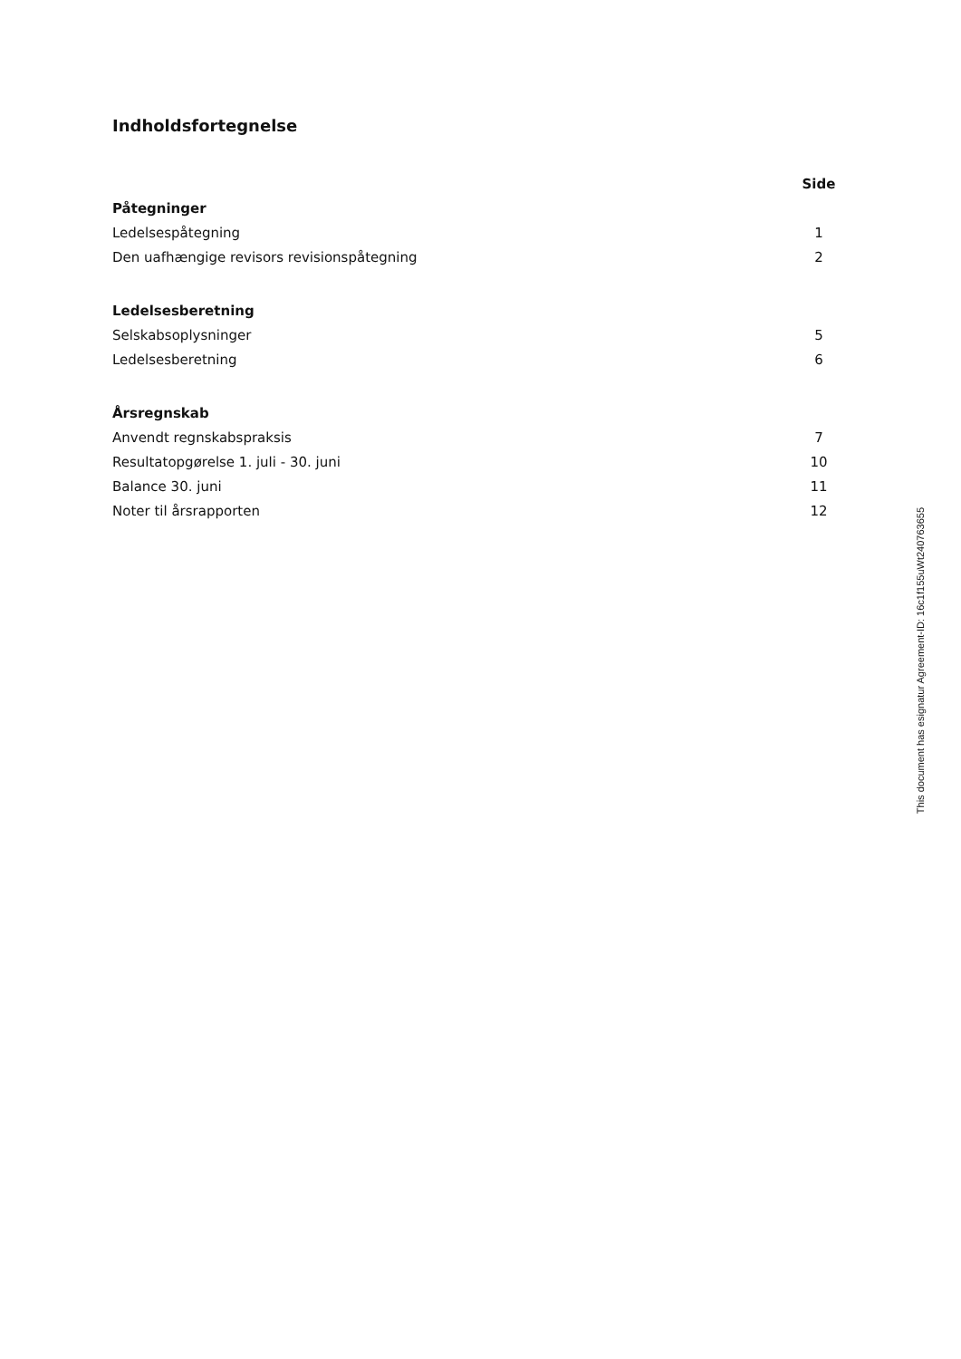Indholdsfortegnelse
| | Side |
| --- | --- |
| Påtegninger | |
| Ledelsespåtegning | 1 |
| Den uafhængige revisors revisionspåtegning | 2 |
| Ledelsesberetning | |
| Selskabsoplysninger | 5 |
| Ledelsesberetning | 6 |
| Årsregnskab | |
| Anvendt regnskabspraksis | 7 |
| Resultatopgørelse 1. juli - 30. juni | 10 |
| Balance 30. juni | 11 |
| Noter til årsrapporten | 12 |
This document has esignatur Agreement-ID: 16c1f155uWt240763655